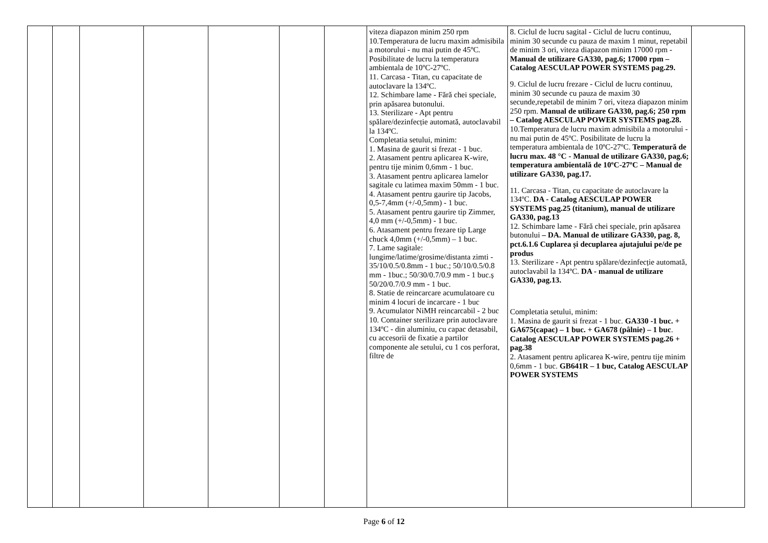| | | | | | | | viteza diapazon minim 250 rpm 10.Temperatura de lucru maxim admisibila a motorului - nu mai putin de 45ºC. Posibilitate de lucru la temperatura ambientala de 10ºC-27ºC. 11. Carcasa - Titan, cu capacitate de autoclavare la 134ºC. 12. Schimbare lame - Fără chei speciale, prin apăsarea butonului. 13. Sterilizare - Apt pentru spălare/dezinfecție automată, autoclavabil la 134ºC. Completatia setului, minim: 1. Masina de gaurit si frezat - 1 buc. 2. Atasament pentru aplicarea K-wire, pentru tije minim 0,6mm - 1 buc. 3. Atasament pentru aplicarea lamelor sagitale cu latimea maxim 50mm - 1 buc. 4. Atasament pentru gaurire tip Jacobs, 0,5-7,4mm (+/-0,5mm) - 1 buc. 5. Atasament pentru gaurire tip Zimmer, 4,0 mm (+/-0,5mm) - 1 buc. 6. Atasament pentru frezare tip Large chuck 4,0mm (+/-0,5mm) – 1 buc. 7. Lame sagitale: lungime/latime/grosime/distanta zimti - 35/10/0.5/0.8mm - 1 buc.; 50/10/0.5/0.8 mm - 1buc.; 50/30/0.7/0.9 mm - 1 buc.ș 50/20/0.7/0.9 mm - 1 buc. 8. Statie de reincarcare acumulatoare cu minim 4 locuri de incarcare - 1 buc 9. Acumulator NiMH reincarcabil - 2 buc 10. Container sterilizare prin autoclavare 134ºC - din aluminiu, cu capac detasabil, cu accesorii de fixatie a partilor componente ale setului, cu 1 cos perforat, filtre de | 8. Ciclul de lucru sagital - Ciclul de lucru continuu, minim 30 secunde cu pauza de maxim 1 minut, repetabil de minim 3 ori, viteza diapazon minim 17000 rpm - Manual de utilizare GA330, pag.6; 17000 rpm – Catalog AESCULAP POWER SYSTEMS pag.29. 9. Ciclul de lucru frezare - Ciclul de lucru continuu, minim 30 secunde cu pauza de maxim 30 secunde,repetabil de minim 7 ori, viteza diapazon minim 250 rpm. Manual de utilizare GA330, pag.6; 250 rpm – Catalog AESCULAP POWER SYSTEMS pag.28. 10.Temperatura de lucru maxim admisibila a motorului - nu mai putin de 45ºC. Posibilitate de lucru la temperatura ambientala de 10ºC-27ºC. Temperatură de lucru max. 48 °C - Manual de utilizare GA330, pag.6; temperatura ambientală de 10ºC-27ºC – Manual de utilizare GA330, pag.17. 11. Carcasa - Titan, cu capacitate de autoclavare la 134ºC. DA - Catalog AESCULAP POWER SYSTEMS pag.25 (titanium), manual de utilizare GA330, pag.13 12. Schimbare lame - Fără chei speciale, prin apăsarea butonului – DA. Manual de utilizare GA330, pag. 8, pct.6.1.6 Cuplarea și decuplarea ajutajului pe/de pe produs 13. Sterilizare - Apt pentru spălare/dezinfecție automată, autoclavabil la 134ºC. DA - manual de utilizare GA330, pag.13. Completatia setului, minim: 1. Masina de gaurit si frezat - 1 buc. GA330 -1 buc. + GA675(capac) – 1 buc. + GA678 (pâlnie) – 1 buc . Catalog AESCULAP POWER SYSTEMS pag.26 + pag.38 2. Atasament pentru aplicarea K-wire, pentru tije minim 0,6mm - 1 buc. GB641R – 1 buc, Catalog AESCULAP POWER SYSTEMS | |
Page 6 of 12